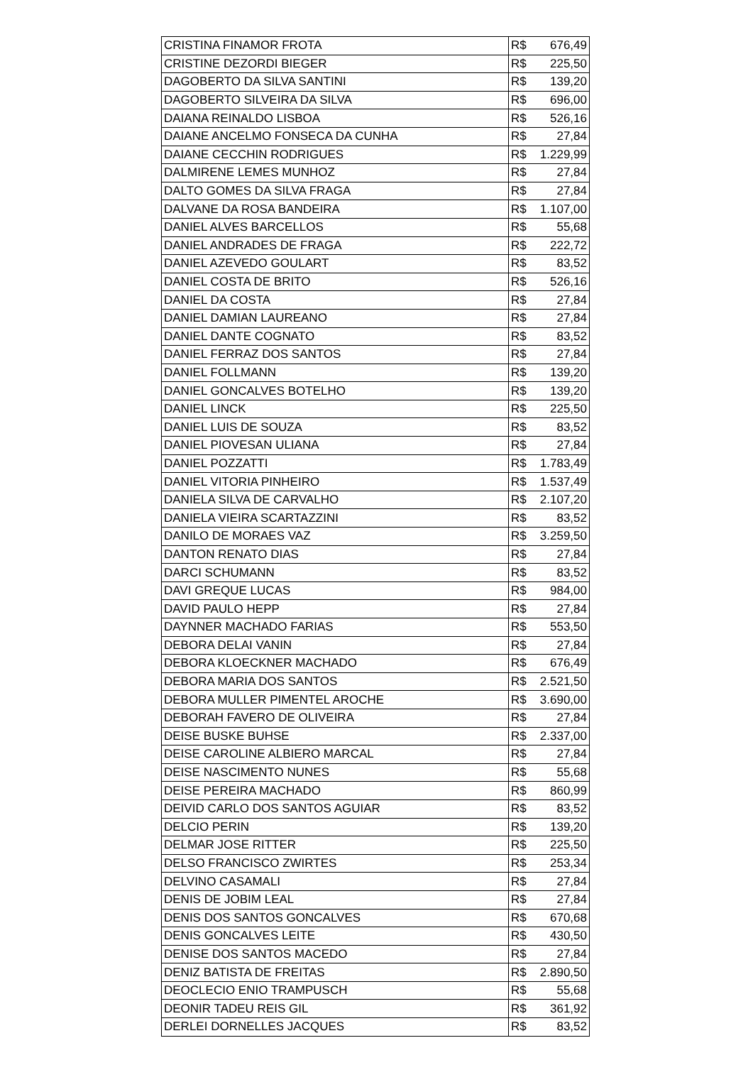| CRISTINA FINAMOR FROTA | R$ | 676,49 |
| CRISTINE DEZORDI BIEGER | R$ | 225,50 |
| DAGOBERTO DA SILVA SANTINI | R$ | 139,20 |
| DAGOBERTO SILVEIRA DA SILVA | R$ | 696,00 |
| DAIANA REINALDO LISBOA | R$ | 526,16 |
| DAIANE ANCELMO FONSECA DA CUNHA | R$ | 27,84 |
| DAIANE CECCHIN RODRIGUES | R$ | 1.229,99 |
| DALMIRENE LEMES MUNHOZ | R$ | 27,84 |
| DALTO GOMES DA SILVA FRAGA | R$ | 27,84 |
| DALVANE DA ROSA BANDEIRA | R$ | 1.107,00 |
| DANIEL ALVES BARCELLOS | R$ | 55,68 |
| DANIEL ANDRADES DE FRAGA | R$ | 222,72 |
| DANIEL AZEVEDO GOULART | R$ | 83,52 |
| DANIEL COSTA DE BRITO | R$ | 526,16 |
| DANIEL DA COSTA | R$ | 27,84 |
| DANIEL DAMIAN LAUREANO | R$ | 27,84 |
| DANIEL DANTE COGNATO | R$ | 83,52 |
| DANIEL FERRAZ DOS SANTOS | R$ | 27,84 |
| DANIEL FOLLMANN | R$ | 139,20 |
| DANIEL GONCALVES BOTELHO | R$ | 139,20 |
| DANIEL LINCK | R$ | 225,50 |
| DANIEL LUIS DE SOUZA | R$ | 83,52 |
| DANIEL PIOVESAN ULIANA | R$ | 27,84 |
| DANIEL POZZATTI | R$ | 1.783,49 |
| DANIEL VITORIA PINHEIRO | R$ | 1.537,49 |
| DANIELA SILVA DE CARVALHO | R$ | 2.107,20 |
| DANIELA VIEIRA SCARTAZZINI | R$ | 83,52 |
| DANILO DE MORAES VAZ | R$ | 3.259,50 |
| DANTON RENATO DIAS | R$ | 27,84 |
| DARCI SCHUMANN | R$ | 83,52 |
| DAVI GREQUE LUCAS | R$ | 984,00 |
| DAVID PAULO HEPP | R$ | 27,84 |
| DAYNNER MACHADO FARIAS | R$ | 553,50 |
| DEBORA DELAI VANIN | R$ | 27,84 |
| DEBORA KLOECKNER MACHADO | R$ | 676,49 |
| DEBORA MARIA DOS SANTOS | R$ | 2.521,50 |
| DEBORA MULLER PIMENTEL AROCHE | R$ | 3.690,00 |
| DEBORAH FAVERO DE OLIVEIRA | R$ | 27,84 |
| DEISE BUSKE BUHSE | R$ | 2.337,00 |
| DEISE CAROLINE ALBIERO MARCAL | R$ | 27,84 |
| DEISE NASCIMENTO NUNES | R$ | 55,68 |
| DEISE PEREIRA MACHADO | R$ | 860,99 |
| DEIVID CARLO DOS SANTOS AGUIAR | R$ | 83,52 |
| DELCIO PERIN | R$ | 139,20 |
| DELMAR JOSE RITTER | R$ | 225,50 |
| DELSO FRANCISCO ZWIRTES | R$ | 253,34 |
| DELVINO CASAMALI | R$ | 27,84 |
| DENIS DE JOBIM LEAL | R$ | 27,84 |
| DENIS DOS SANTOS GONCALVES | R$ | 670,68 |
| DENIS GONCALVES LEITE | R$ | 430,50 |
| DENISE DOS SANTOS MACEDO | R$ | 27,84 |
| DENIZ BATISTA DE FREITAS | R$ | 2.890,50 |
| DEOCLECIO ENIO TRAMPUSCH | R$ | 55,68 |
| DEONIR TADEU REIS GIL | R$ | 361,92 |
| DERLEI DORNELLES JACQUES | R$ | 83,52 |